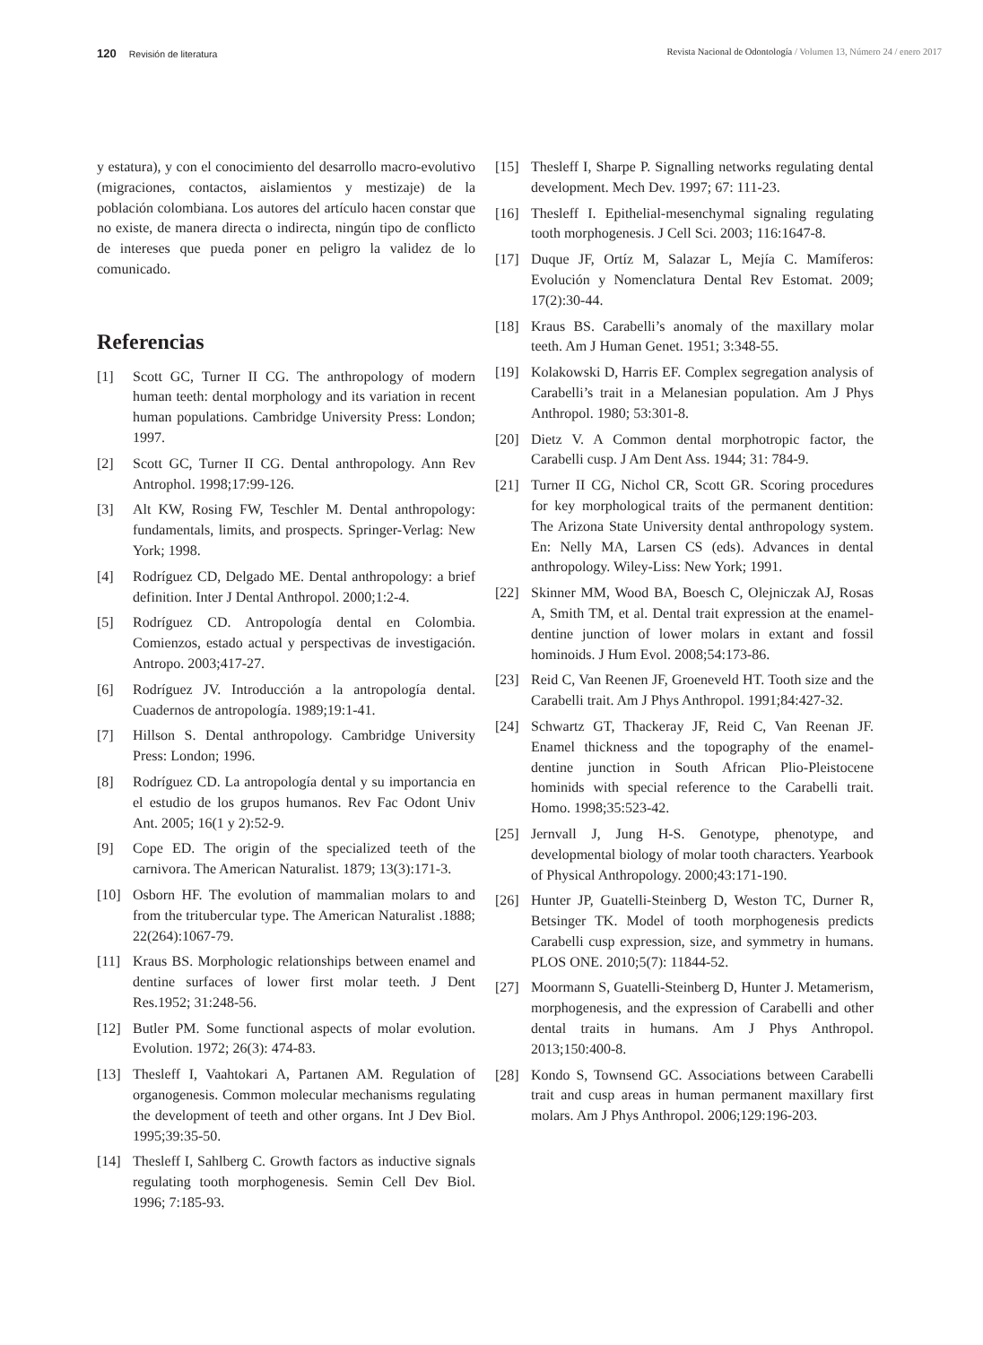120 Revisión de literatura Revista Nacional de Odontología / Volumen 13, Número 24 / enero 2017
y estatura), y con el conocimiento del desarrollo macro-evolutivo (migraciones, contactos, aislamientos y mestizaje) de la población colombiana. Los autores del artículo hacen constar que no existe, de manera directa o indirecta, ningún tipo de conflicto de intereses que pueda poner en peligro la validez de lo comunicado.
Referencias
[1] Scott GC, Turner II CG. The anthropology of modern human teeth: dental morphology and its variation in recent human populations. Cambridge University Press: London; 1997.
[2] Scott GC, Turner II CG. Dental anthropology. Ann Rev Antrophol. 1998;17:99-126.
[3] Alt KW, Rosing FW, Teschler M. Dental anthropology: fundamentals, limits, and prospects. Springer-Verlag: New York; 1998.
[4] Rodríguez CD, Delgado ME. Dental anthropology: a brief definition. Inter J Dental Anthropol. 2000;1:2-4.
[5] Rodríguez CD. Antropología dental en Colombia. Comienzos, estado actual y perspectivas de investigación. Antropo. 2003;417-27.
[6] Rodríguez JV. Introducción a la antropología dental. Cuadernos de antropología. 1989;19:1-41.
[7] Hillson S. Dental anthropology. Cambridge University Press: London; 1996.
[8] Rodríguez CD. La antropología dental y su importancia en el estudio de los grupos humanos. Rev Fac Odont Univ Ant. 2005; 16(1 y 2):52-9.
[9] Cope ED. The origin of the specialized teeth of the carnivora. The American Naturalist. 1879; 13(3):171-3.
[10] Osborn HF. The evolution of mammalian molars to and from the tritubercular type. The American Naturalist .1888; 22(264):1067-79.
[11] Kraus BS. Morphologic relationships between enamel and dentine surfaces of lower first molar teeth. J Dent Res.1952; 31:248-56.
[12] Butler PM. Some functional aspects of molar evolution. Evolution. 1972; 26(3): 474-83.
[13] Thesleff I, Vaahtokari A, Partanen AM. Regulation of organogenesis. Common molecular mechanisms regulating the development of teeth and other organs. Int J Dev Biol. 1995;39:35-50.
[14] Thesleff I, Sahlberg C. Growth factors as inductive signals regulating tooth morphogenesis. Semin Cell Dev Biol. 1996; 7:185-93.
[15] Thesleff I, Sharpe P. Signalling networks regulating dental development. Mech Dev. 1997; 67: 111-23.
[16] Thesleff I. Epithelial-mesenchymal signaling regulating tooth morphogenesis. J Cell Sci. 2003; 116:1647-8.
[17] Duque JF, Ortíz M, Salazar L, Mejía C. Mamíferos: Evolución y Nomenclatura Dental Rev Estomat. 2009; 17(2):30-44.
[18] Kraus BS. Carabelli’s anomaly of the maxillary molar teeth. Am J Human Genet. 1951; 3:348-55.
[19] Kolakowski D, Harris EF. Complex segregation analysis of Carabelli’s trait in a Melanesian population. Am J Phys Anthropol. 1980; 53:301-8.
[20] Dietz V. A Common dental morphotropic factor, the Carabelli cusp. J Am Dent Ass. 1944; 31: 784-9.
[21] Turner II CG, Nichol CR, Scott GR. Scoring procedures for key morphological traits of the permanent dentition: The Arizona State University dental anthropology system. En: Nelly MA, Larsen CS (eds). Advances in dental anthropology. Wiley-Liss: New York; 1991.
[22] Skinner MM, Wood BA, Boesch C, Olejniczak AJ, Rosas A, Smith TM, et al. Dental trait expression at the enamel-dentine junction of lower molars in extant and fossil hominoids. J Hum Evol. 2008;54:173-86.
[23] Reid C, Van Reenen JF, Groeneveld HT. Tooth size and the Carabelli trait. Am J Phys Anthropol. 1991;84:427-32.
[24] Schwartz GT, Thackeray JF, Reid C, Van Reenan JF. Enamel thickness and the topography of the enamel-dentine junction in South African Plio-Pleistocene hominids with special reference to the Carabelli trait. Homo. 1998;35:523-42.
[25] Jernvall J, Jung H-S. Genotype, phenotype, and developmental biology of molar tooth characters. Yearbook of Physical Anthropology. 2000;43:171-190.
[26] Hunter JP, Guatelli-Steinberg D, Weston TC, Durner R, Betsinger TK. Model of tooth morphogenesis predicts Carabelli cusp expression, size, and symmetry in humans. PLOS ONE. 2010;5(7): 11844-52.
[27] Moormann S, Guatelli-Steinberg D, Hunter J. Metamerism, morphogenesis, and the expression of Carabelli and other dental traits in humans. Am J Phys Anthropol. 2013;150:400-8.
[28] Kondo S, Townsend GC. Associations between Carabelli trait and cusp areas in human permanent maxillary first molars. Am J Phys Anthropol. 2006;129:196-203.